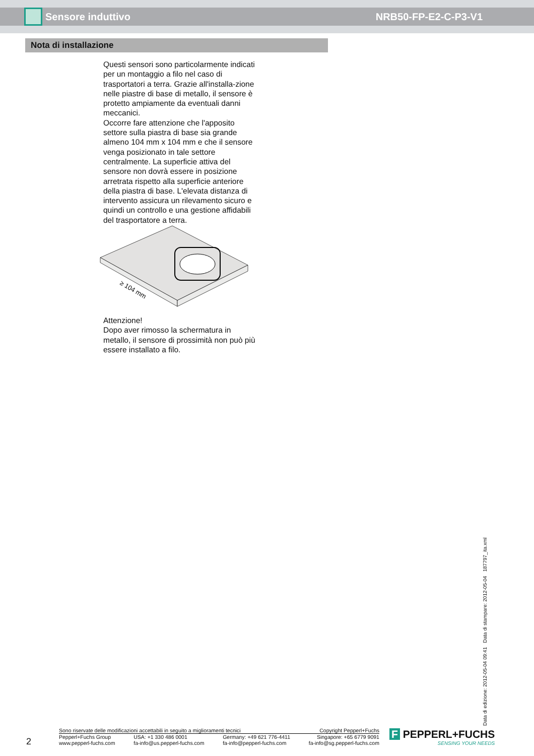Sensore induttivo NRB50-FP-E2-C-P3-V1
Nota di installazione
Questi sensori sono particolarmente indicati per un montaggio a filo nel caso di trasportatori a terra. Grazie all'installa-zione nelle piastre di base di metallo, il sensore è protetto ampiamente da eventuali danni meccanici.
Occorre fare attenzione che l'apposito settore sulla piastra di base sia grande almeno 104 mm x 104 mm e che il sensore venga posizionato in tale settore centralmente. La superficie attiva del sensore non dovrà essere in posizione arretrata rispetto alla superficie anteriore della piastra di base. L'elevata distanza di intervento assicura un rilevamento sicuro e quindi un controllo e una gestione affidabili del trasportatore a terra.
≥ 104 mm
Attenzione!
Dopo aver rimosso la schermatura in metallo, il sensore di prossimità non può più essere installato a filo.
Data di edizione: 2012-05-04 09:41 Data di stampare: 2012-05-04 187797_ita.xml
2
Sono riservate delle modificazioni accettabili in seguito a miglioramenti tecnici Copyright Pepperl+Fuchs
Pepperl+Fuchs Group
www.pepperl-fuchs.com USA: +1 330 486 0001
fa-info@us.pepperl-fuchs.com Germany: +49 621 776-4411
fa-info@pepperl-fuchs.com Singapore: +65 6779 9091
fa-info@sg.pepperl-fuchs.com
F PEPPERL+FUCHS
SENSING YOUR NEEDS